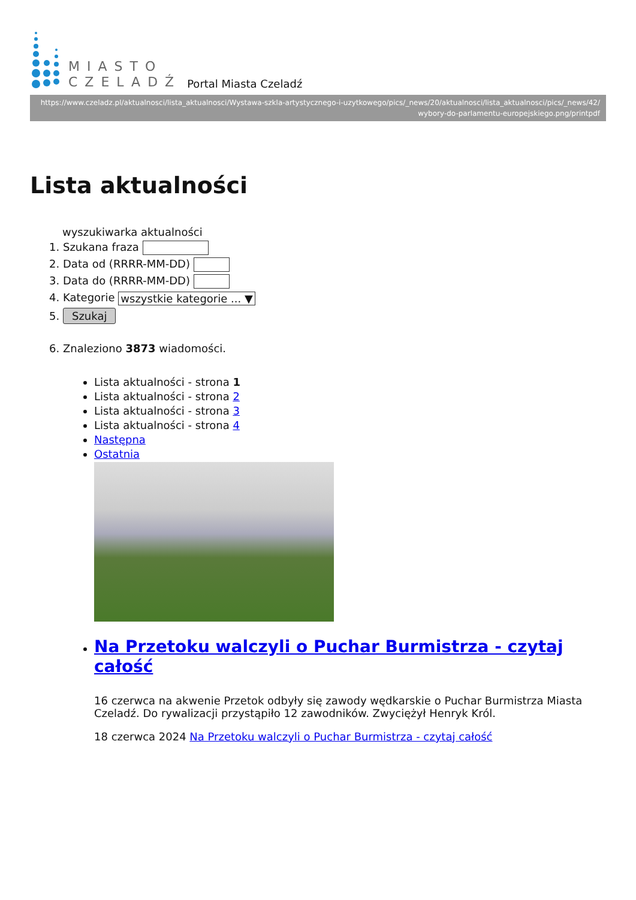MIASTO
CZELADŹ
Portal Miasta Czeladź
https://www.czeladz.pl/aktualnosci/lista_aktualnosci/Wystawa-szkla-artystycznego-i-uzytkowego/pics/_news/20/aktualnosci/lista_aktualnosci/pics/_news/42/ wybory-do-parlamentu-europejskiego.png/printpdf
Lista aktualności
wyszukiwarka aktualności
1. Szukana fraza
2. Data od (RRRR-MM-DD)
3. Data do (RRRR-MM-DD)
4. Kategorie wszystkie kategorie ... ▼
5. Szukaj
6. Znaleziono 3873 wiadomości.
Lista aktualności - strona 1
Lista aktualności - strona 2
Lista aktualności - strona 3
Lista aktualności - strona 4
Następna
Ostatnia
Na Przetoku walczyli o Puchar Burmistrza - czytaj całość
16 czerwca na akwenie Przetok odbyły się zawody wędkarskie o Puchar Burmistrza Miasta Czeladź. Do rywalizacji przystąpiło 12 zawodników. Zwyciężył Henryk Król.
18 czerwca 2024 Na Przetoku walczyli o Puchar Burmistrza - czytaj całość